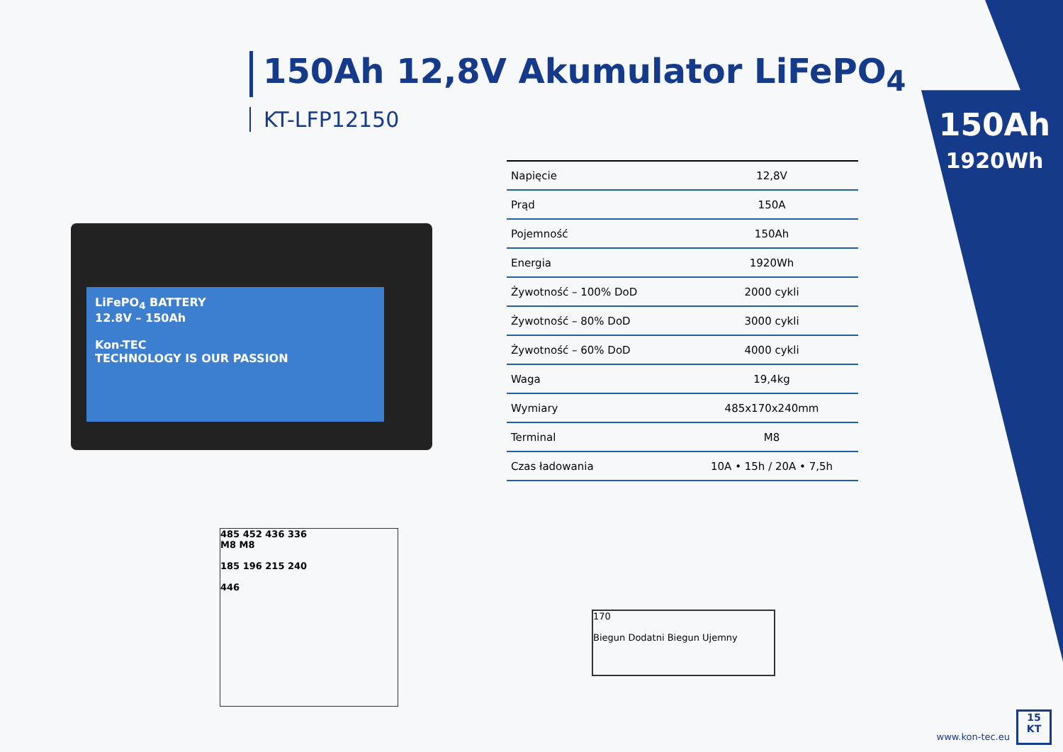150Ah 12,8V Akumulator LiFePO<sub>4</sub>
KT-LFP12150
150Ah
1920Wh
LiFePO<sub>4</sub> BATTERY
12.8V – 150Ah
Kon-TEC
TECHNOLOGY IS OUR PASSION
| Napięcie | 12,8V |
| Prąd | 150A |
| Pojemność | 150Ah |
| Energia | 1920Wh |
| Żywotność – 100% DoD | 2000 cykli |
| Żywotność – 80% DoD | 3000 cykli |
| Żywotność – 60% DoD | 4000 cykli |
| Waga | 19,4kg |
| Wymiary | 485x170x240mm |
| Terminal | M8 |
| Czas ładowania | 10A • 15h / 20A • 7,5h |
485 452 436 336
M8 M8
185 196 215 240
446
170
Biegun Dodatni Biegun Ujemny
www.kon-tec.eu
15
KT